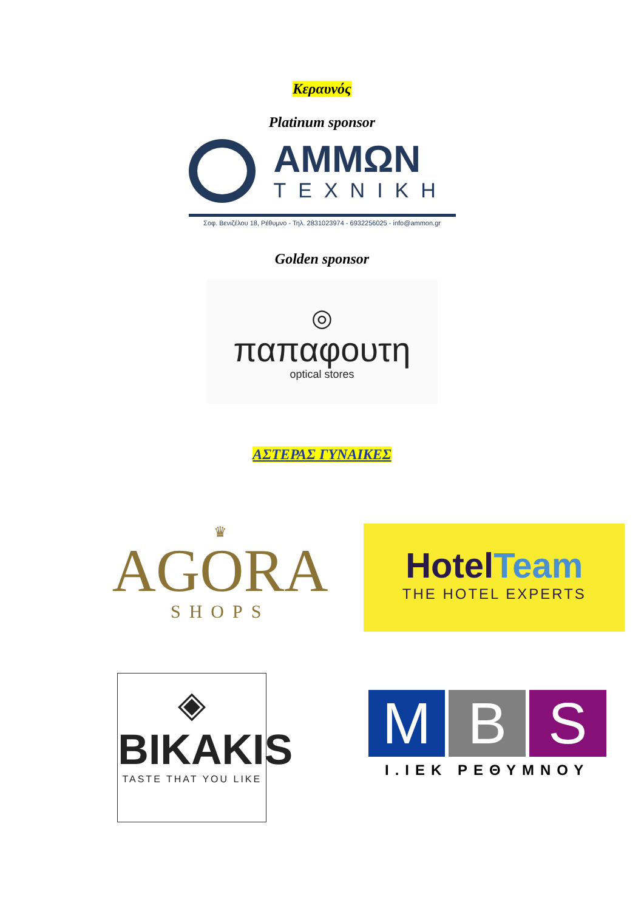Κεραυνός
Platinum sponsor
ΑΜΜΩΝ
ΤΕΧΝΙΚΗ
Σοφ. Βενιζέλου 18, Ρέθυμνο - Τηλ. 2831023974 - 6932256025 - info@ammon.gr
Golden sponsor
◎
παπαφουτη
optical stores
ΑΣΤΕΡΑΣ ΓΥΝΑΙΚΕΣ
♛
AGORA
SHOPS
HotelTeam
THE HOTEL EXPERTS
◈
BIKAKIS
TASTE THAT YOU LIKE
M B S
Ι.ΙΕΚ ΡΕΘΥΜΝΟΥ